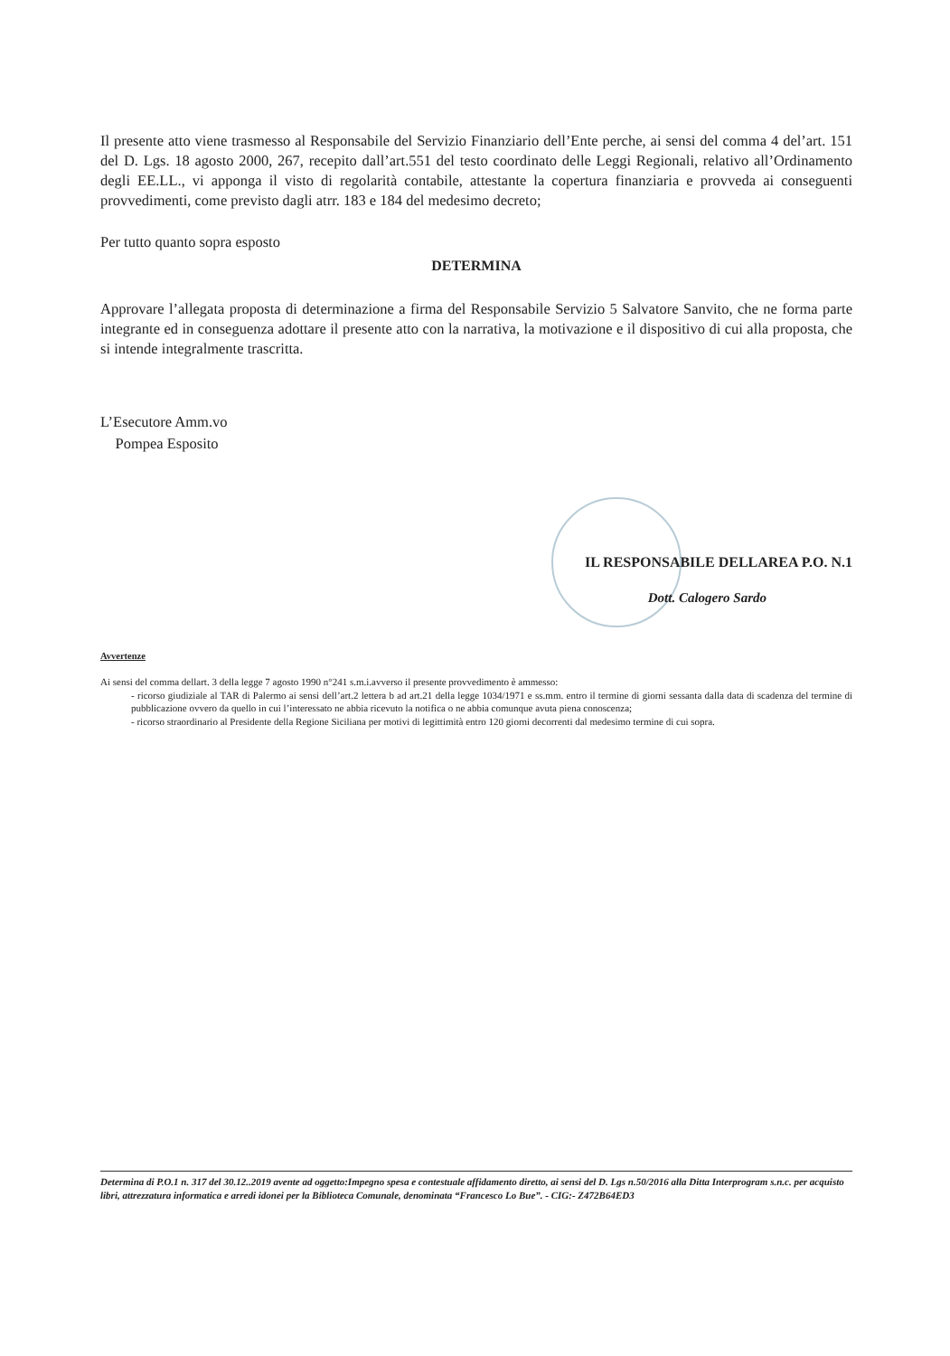Il presente atto viene trasmesso al Responsabile del Servizio Finanziario dell’Ente perche, ai sensi del comma 4 del’art. 151 del D. Lgs. 18 agosto 2000, 267, recepito dall’art.551 del testo coordinato delle Leggi Regionali, relativo all’Ordinamento degli EE.LL., vi apponga il visto di regolarità contabile, attestante la copertura finanziaria e provveda ai conseguenti provvedimenti, come previsto dagli atrr. 183 e 184 del medesimo decreto;
Per tutto quanto sopra esposto
DETERMINA
Approvare l’allegata proposta di determinazione a firma del Responsabile Servizio 5 Salvatore Sanvito, che ne forma parte integrante ed in conseguenza adottare il presente atto con la narrativa, la motivazione e il dispositivo di cui alla proposta, che si intende integralmente trascritta.
L’Esecutore Amm.vo
Pompea Esposito
IL RESPONSABILE DELLAREA P.O. N.1
Dott. Calogero Sardo
Avvertenze
Ai sensi del comma dellart. 3 della legge 7 agosto 1990 n°241 s.m.i.avverso il presente provvedimento è ammesso:
- ricorso giudiziale al TAR di Palermo ai sensi dell’art.2 lettera b ad art.21 della legge 1034/1971 e ss.mm. entro il termine di giorni sessanta dalla data di scadenza del termine di pubblicazione ovvero da quello in cui l’interessato ne abbia ricevuto la notifica o ne abbia comunque avuta piena conoscenza;
- ricorso straordinario al Presidente della Regione Siciliana per motivi di legittimità entro 120 giorni decorrenti dal medesimo termine di cui sopra.
Determina di P.O.1 n. 317 del 30.12..2019 avente ad oggetto:Impegno spesa e contestuale affidamento diretto, ai sensi del D. Lgs n.50/2016 alla Ditta Interprogram s.n.c. per acquisto libri, attrezzatura informatica e arredi idonei per la Biblioteca Comunale, denominata “Francesco Lo Bue”. - CIG:- Z472B64ED3